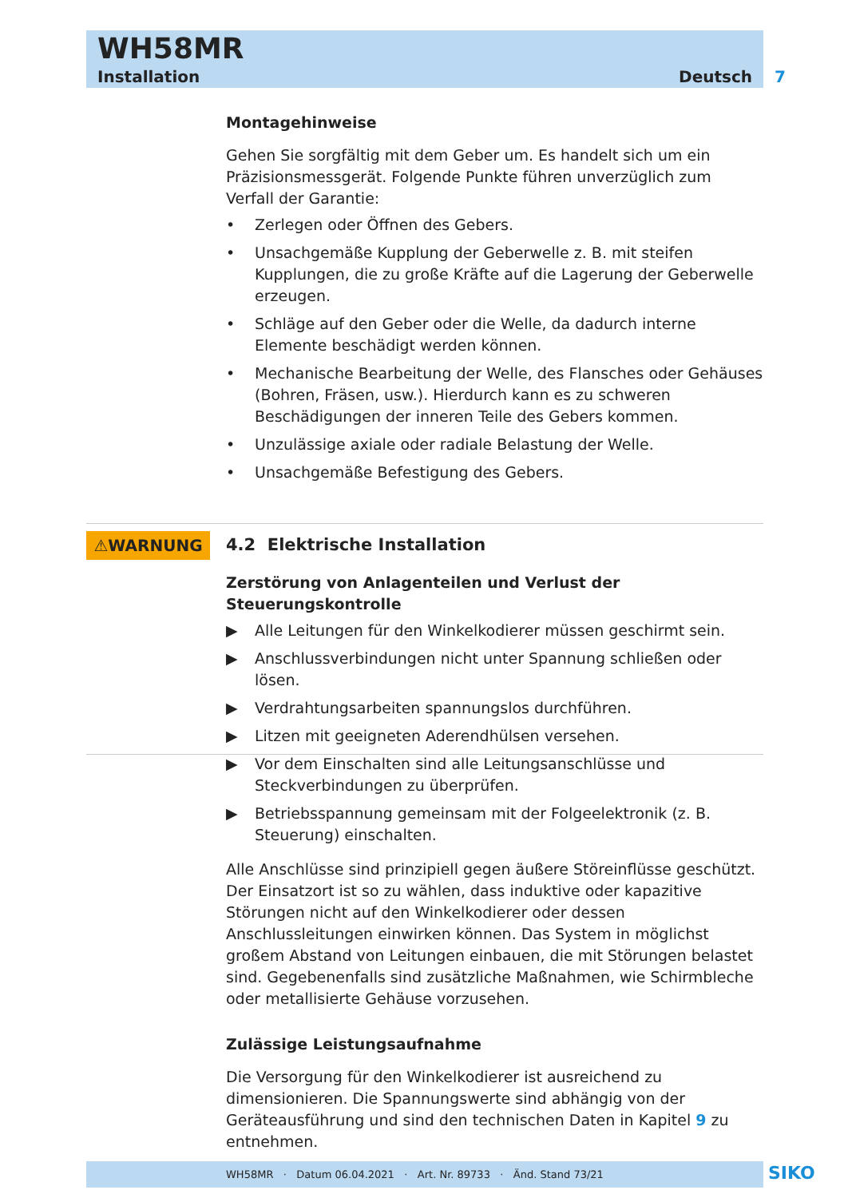WH58MR
Installation Deutsch
7
⚠WARNUNG
Montagehinweise
Gehen Sie sorgfältig mit dem Geber um. Es handelt sich um ein Präzisionsmessgerät. Folgende Punkte führen unverzüglich zum Verfall der Garantie:
• Zerlegen oder Öffnen des Gebers.
• Unsachgemäße Kupplung der Geberwelle z. B. mit steifen Kupplungen, die zu große Kräfte auf die Lagerung der Geberwelle erzeugen.
• Schläge auf den Geber oder die Welle, da dadurch interne Elemente beschädigt werden können.
• Mechanische Bearbeitung der Welle, des Flansches oder Gehäuses (Bohren, Fräsen, usw.). Hierdurch kann es zu schweren Beschädigungen der inneren Teile des Gebers kommen.
• Unzulässige axiale oder radiale Belastung der Welle.
• Unsachgemäße Befestigung des Gebers.
4.2 Elektrische Installation
Zerstörung von Anlagenteilen und Verlust der Steuerungskontrolle
▶ Alle Leitungen für den Winkelkodierer müssen geschirmt sein.
▶ Anschlussverbindungen nicht unter Spannung schließen oder lösen.
▶ Verdrahtungsarbeiten spannungslos durchführen.
▶ Litzen mit geeigneten Aderendhülsen versehen.
▶ Vor dem Einschalten sind alle Leitungsanschlüsse und Steckverbindungen zu überprüfen.
▶ Betriebsspannung gemeinsam mit der Folgeelektronik (z. B. Steuerung) einschalten.
Alle Anschlüsse sind prinzipiell gegen äußere Störeinflüsse geschützt. Der Einsatzort ist so zu wählen, dass induktive oder kapazitive Störungen nicht auf den Winkelkodierer oder dessen Anschlussleitungen einwirken können. Das System in möglichst großem Abstand von Leitungen einbauen, die mit Störungen belastet sind. Gegebenenfalls sind zusätzliche Maßnahmen, wie Schirmbleche oder metallisierte Gehäuse vorzusehen.
Zulässige Leistungsaufnahme
Die Versorgung für den Winkelkodierer ist ausreichend zu dimensionieren. Die Spannungswerte sind abhängig von der Geräteausführung und sind den technischen Daten in Kapitel 9 zu entnehmen.
WH58MR · Datum 06.04.2021 · Art. Nr. 89733 · Änd. Stand 73/21 SIKO